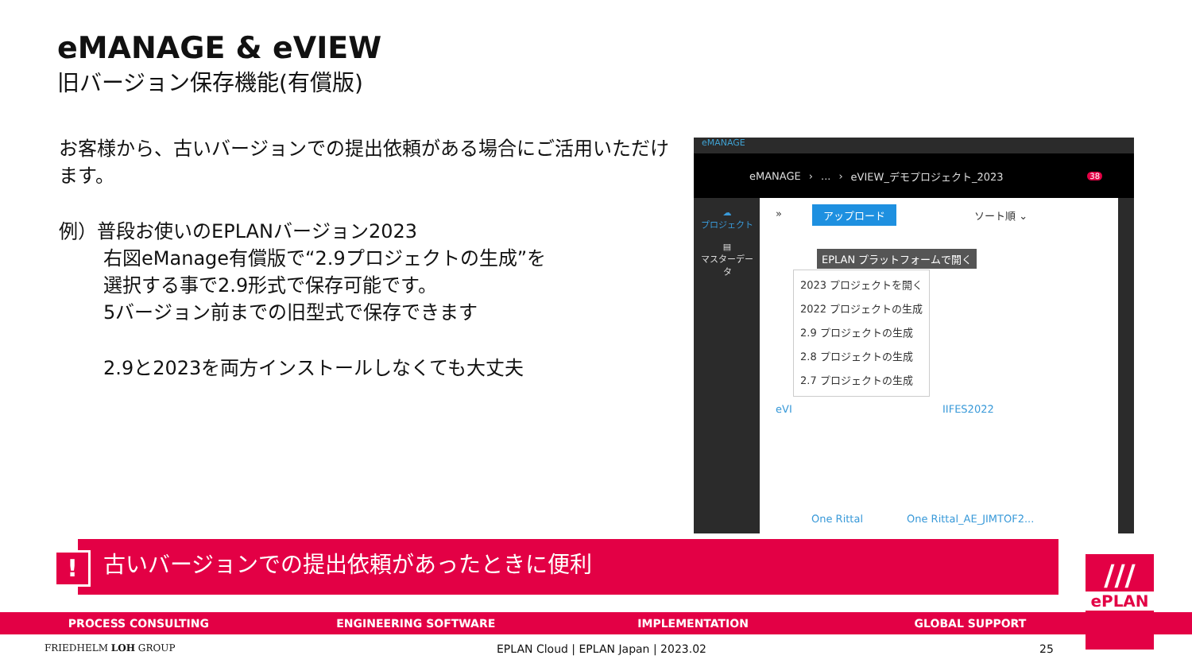eMANAGE & eVIEW
旧バージョン保存機能(有償版)
お客様から、古いバージョンでの提出依頼がある場合にご活用いただけます。
例）普段お使いのEPLANバージョン2023
右図eManage有償版で“2.9プロジェクトの生成”を
選択する事で2.9形式で保存可能です。
5バージョン前までの旧型式で保存できます
2.9と2023を両方インストールしなくても大丈夫
eMANAGE
eMANAGE ›... › eVIEW_デモプロジェクト_2023 38
☁
プロジェクト
▤
マスターデータ
» アップロード ソート順 ⌄
EPLAN プラットフォームで開く
2023 プロジェクトを開く
2022 プロジェクトの生成
2.9 プロジェクトの生成
2.8 プロジェクトの生成
2.7 プロジェクトの生成
eVI IIFES2022
One Rittal One Rittal_AE_JIMTOF2...
古いバージョンでの提出依頼があったときに便利
!
PROCESS CONSULTING ENGINEERING SOFTWARE IMPLEMENTATION GLOBAL SUPPORT
///
ePLAN
FRIEDHELM LOH GROUP
EPLAN Cloud | EPLAN Japan | 2023.02
25